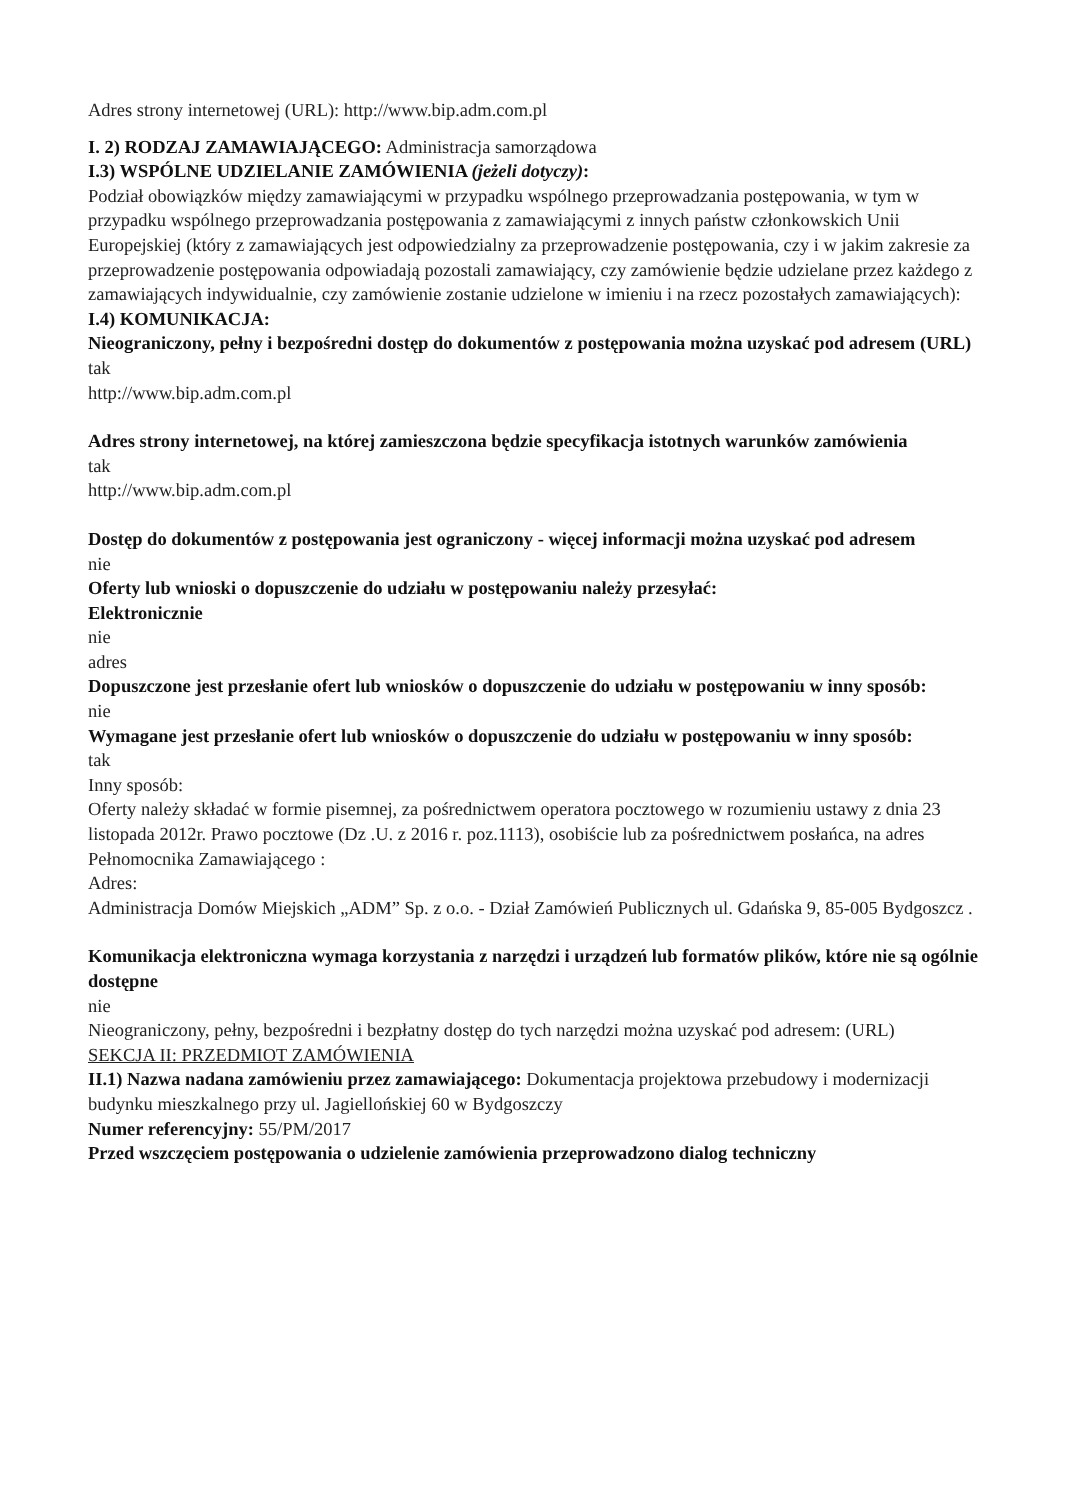Adres strony internetowej (URL): http://www.bip.adm.com.pl
I. 2) RODZAJ ZAMAWIAJĄCEGO: Administracja samorządowa
I.3) WSPÓLNE UDZIELANIE ZAMÓWIENIA (jeżeli dotyczy):
Podział obowiązków między zamawiającymi w przypadku wspólnego przeprowadzania postępowania, w tym w przypadku wspólnego przeprowadzania postępowania z zamawiającymi z innych państw członkowskich Unii Europejskiej (który z zamawiających jest odpowiedzialny za przeprowadzenie postępowania, czy i w jakim zakresie za przeprowadzenie postępowania odpowiadają pozostali zamawiający, czy zamówienie będzie udzielane przez każdego z zamawiających indywidualnie, czy zamówienie zostanie udzielone w imieniu i na rzecz pozostałych zamawiających):
I.4) KOMUNIKACJA:
Nieograniczony, pełny i bezpośredni dostęp do dokumentów z postępowania można uzyskać pod adresem (URL)
tak
http://www.bip.adm.com.pl
Adres strony internetowej, na której zamieszczona będzie specyfikacja istotnych warunków zamówienia
tak
http://www.bip.adm.com.pl
Dostęp do dokumentów z postępowania jest ograniczony - więcej informacji można uzyskać pod adresem
nie
Oferty lub wnioski o dopuszczenie do udziału w postępowaniu należy przesyłać:
Elektronicznie
nie
adres
Dopuszczone jest przesłanie ofert lub wniosków o dopuszczenie do udziału w postępowaniu w inny sposób:
nie
Wymagane jest przesłanie ofert lub wniosków o dopuszczenie do udziału w postępowaniu w inny sposób:
tak
Inny sposób:
Oferty należy składać w formie pisemnej, za pośrednictwem operatora pocztowego w rozumieniu ustawy z dnia 23 listopada 2012r. Prawo pocztowe (Dz .U. z 2016 r. poz.1113), osobiście lub za pośrednictwem posłańca, na adres Pełnomocnika Zamawiającego :
Adres:
Administracja Domów Miejskich „ADM” Sp. z o.o. - Dział Zamówień Publicznych ul. Gdańska 9, 85-005 Bydgoszcz .
Komunikacja elektroniczna wymaga korzystania z narzędzi i urządzeń lub formatów plików, które nie są ogólnie dostępne
nie
Nieograniczony, pełny, bezpośredni i bezpłatny dostęp do tych narzędzi można uzyskać pod adresem: (URL)
SEKCJA II: PRZEDMIOT ZAMÓWIENIA
II.1) Nazwa nadana zamówieniu przez zamawiającego: Dokumentacja projektowa przebudowy i modernizacji budynku mieszkalnego przy ul. Jagiellońskiej 60 w Bydgoszczy
Numer referencyjny: 55/PM/2017
Przed wszczęciem postępowania o udzielenie zamówienia przeprowadzono dialog techniczny